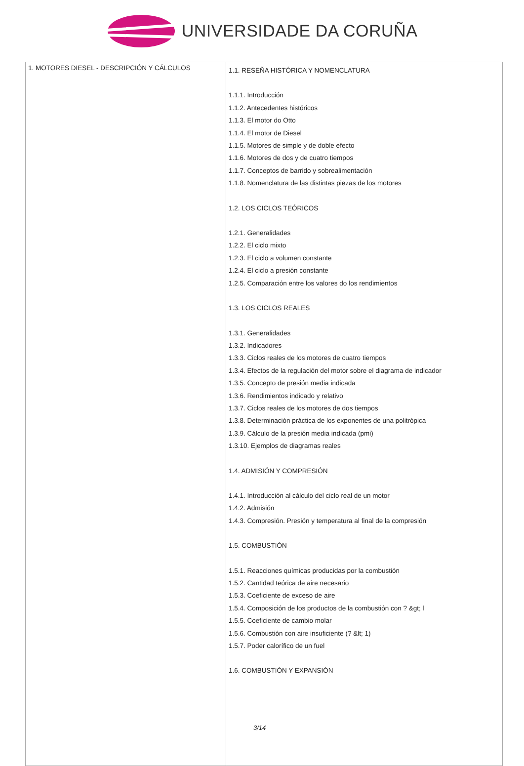UNIVERSIDADE DA CORUÑA
| 1. MOTORES DIESEL - DESCRIPCIÓN Y CÁLCULOS | 1.1. RESEÑA HISTÓRICA Y NOMENCLATURA 1.1.1. Introducción 1.1.2. Antecedentes históricos 1.1.3. El motor do Otto 1.1.4. El motor de Diesel 1.1.5. Motores de simple y de doble efecto 1.1.6. Motores de dos y de cuatro tiempos 1.1.7. Conceptos de barrido y sobrealimentación 1.1.8. Nomenclatura de las distintas piezas de los motores 1.2. LOS CICLOS TEÓRICOS 1.2.1. Generalidades 1.2.2. El ciclo mixto 1.2.3. El ciclo a volumen constante 1.2.4. El ciclo a presión constante 1.2.5. Comparación entre los valores do los rendimientos 1.3. LOS CICLOS REALES 1.3.1. Generalidades 1.3.2. Indicadores 1.3.3. Ciclos reales de los motores de cuatro tiempos 1.3.4. Efectos de la regulación del motor sobre el diagrama de indicador 1.3.5. Concepto de presión media indicada 1.3.6. Rendimientos indicado y relativo 1.3.7. Ciclos reales de los motores de dos tiempos 1.3.8. Determinación práctica de los exponentes de una politrópica 1.3.9. Cálculo de la presión media indicada (pmi) 1.3.10. Ejemplos de diagramas reales 1.4. ADMISIÓN Y COMPRESIÓN 1.4.1. Introducción al cálculo del ciclo real de un motor 1.4.2. Admisión 1.4.3. Compresión. Presión y temperatura al final de la compresión 1.5. COMBUSTIÓN 1.5.1. Reacciones químicas producidas por la combustión 1.5.2. Cantidad teórica de aire necesario 1.5.3. Coeficiente de exceso de aire 1.5.4. Composición de los productos de la combustión con ? &gt; l 1.5.5. Coeficiente de cambio molar 1.5.6. Combustión con aire insuficiente (? &lt; 1) 1.5.7. Poder calorífico de un fuel 1.6. COMBUSTIÓN Y EXPANSIÓN 3/14 |